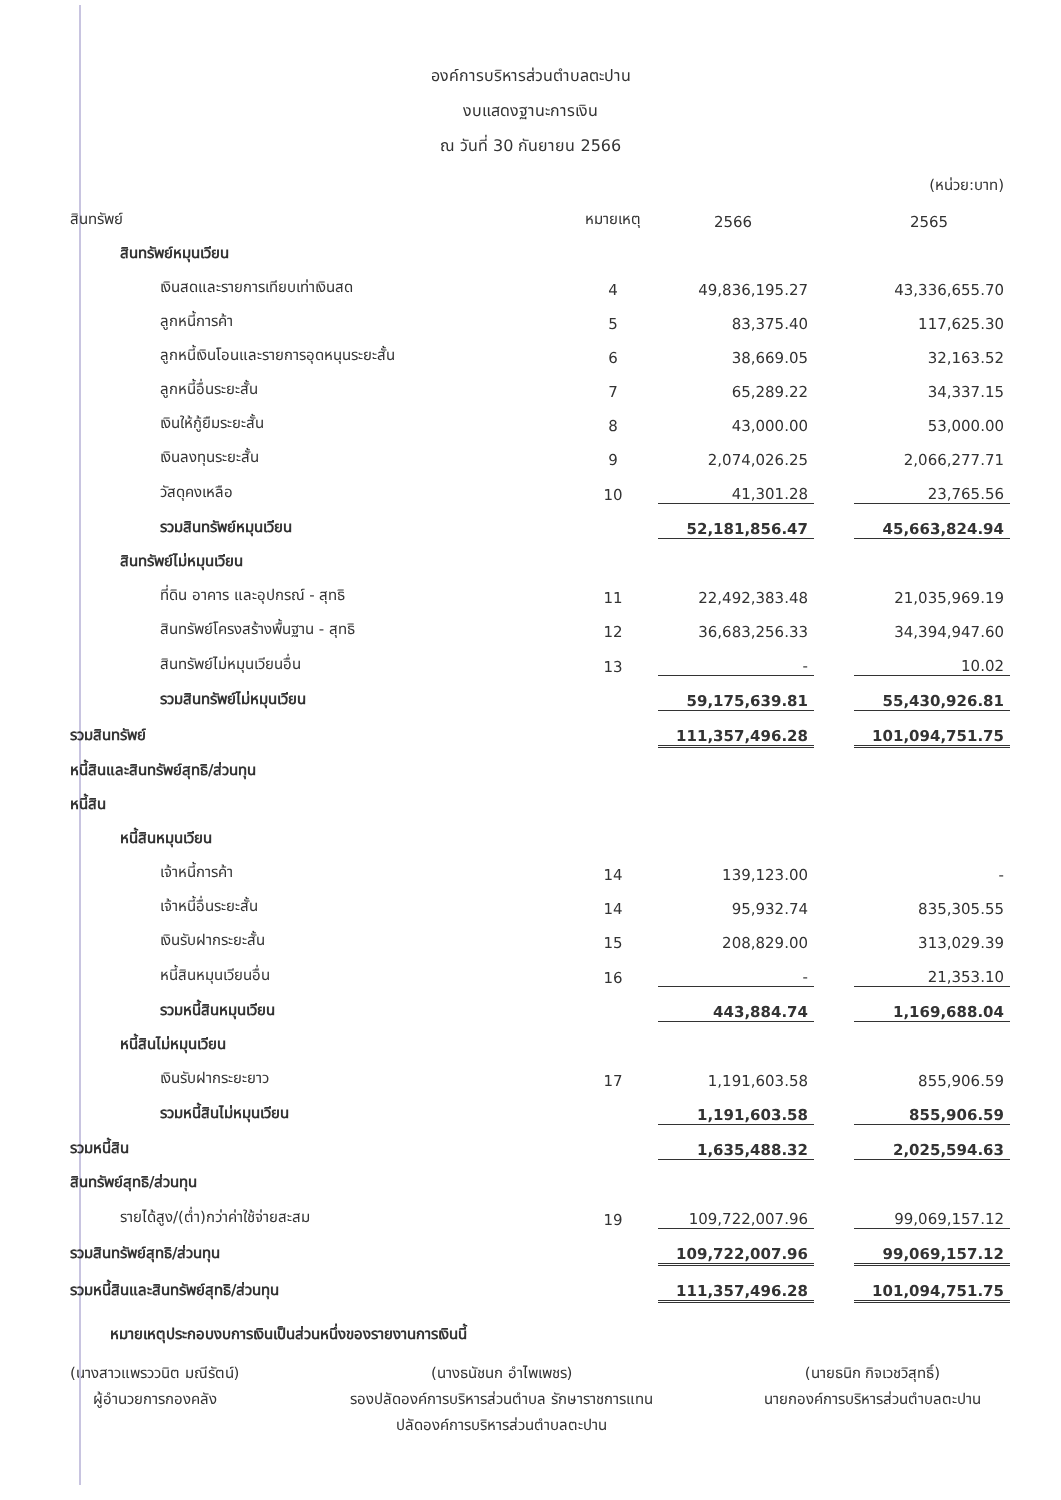องค์การบริหารส่วนตำบลตะปาน
งบแสดงฐานะการเงิน
ณ วันที่ 30 กันยายน 2566
| | | | | (หน่วย:บาท) |
| สินทรัพย์ | หมายเหตุ | 2566 | | 2565 |
| สินทรัพย์หมุนเวียน | | | | |
| เงินสดและรายการเทียบเท่าเงินสด | 4 | 49,836,195.27 | | 43,336,655.70 |
| ลูกหนี้การค้า | 5 | 83,375.40 | | 117,625.30 |
| ลูกหนี้เงินโอนและรายการอุดหนุนระยะสั้น | 6 | 38,669.05 | | 32,163.52 |
| ลูกหนี้อื่นระยะสั้น | 7 | 65,289.22 | | 34,337.15 |
| เงินให้กู้ยืมระยะสั้น | 8 | 43,000.00 | | 53,000.00 |
| เงินลงทุนระยะสั้น | 9 | 2,074,026.25 | | 2,066,277.71 |
| วัสดุคงเหลือ | 10 | 41,301.28 | | 23,765.56 |
| รวมสินทรัพย์หมุนเวียน | | 52,181,856.47 | | 45,663,824.94 |
| สินทรัพย์ไม่หมุนเวียน | | | | |
| ที่ดิน อาคาร และอุปกรณ์ - สุทธิ | 11 | 22,492,383.48 | | 21,035,969.19 |
| สินทรัพย์โครงสร้างพื้นฐาน - สุทธิ | 12 | 36,683,256.33 | | 34,394,947.60 |
| สินทรัพย์ไม่หมุนเวียนอื่น | 13 | - | | 10.02 |
| รวมสินทรัพย์ไม่หมุนเวียน | | 59,175,639.81 | | 55,430,926.81 |
| รวมสินทรัพย์ | | 111,357,496.28 | | 101,094,751.75 |
| หนี้สินและสินทรัพย์สุทธิ/ส่วนทุน | | | | |
| หนี้สิน | | | | |
| หนี้สินหมุนเวียน | | | | |
| เจ้าหนี้การค้า | 14 | 139,123.00 | | - |
| เจ้าหนี้อื่นระยะสั้น | 14 | 95,932.74 | | 835,305.55 |
| เงินรับฝากระยะสั้น | 15 | 208,829.00 | | 313,029.39 |
| หนี้สินหมุนเวียนอื่น | 16 | - | | 21,353.10 |
| รวมหนี้สินหมุนเวียน | | 443,884.74 | | 1,169,688.04 |
| หนี้สินไม่หมุนเวียน | | | | |
| เงินรับฝากระยะยาว | 17 | 1,191,603.58 | | 855,906.59 |
| รวมหนี้สินไม่หมุนเวียน | | 1,191,603.58 | | 855,906.59 |
| รวมหนี้สิน | | 1,635,488.32 | | 2,025,594.63 |
| สินทรัพย์สุทธิ/ส่วนทุน | | | | |
| รายได้สูง/(ต่ำ)กว่าค่าใช้จ่ายสะสม | 19 | 109,722,007.96 | | 99,069,157.12 |
| รวมสินทรัพย์สุทธิ/ส่วนทุน | | 109,722,007.96 | | 99,069,157.12 |
| รวมหนี้สินและสินทรัพย์สุทธิ/ส่วนทุน | | 111,357,496.28 | | 101,094,751.75 |
หมายเหตุประกอบงบการเงินเป็นส่วนหนึ่งของรายงานการเงินนี้
(นางสาวแพรววนิต มณีรัตน์)
ผู้อำนวยการกองคลัง
(นางธนัชนก อำไพเพชร)
รองปลัดองค์การบริหารส่วนตำบล รักษาราชการแทน
ปลัดองค์การบริหารส่วนตำบลตะปาน
(นายธนิก กิจเวชวิสุทธิ์)
นายกองค์การบริหารส่วนตำบลตะปาน